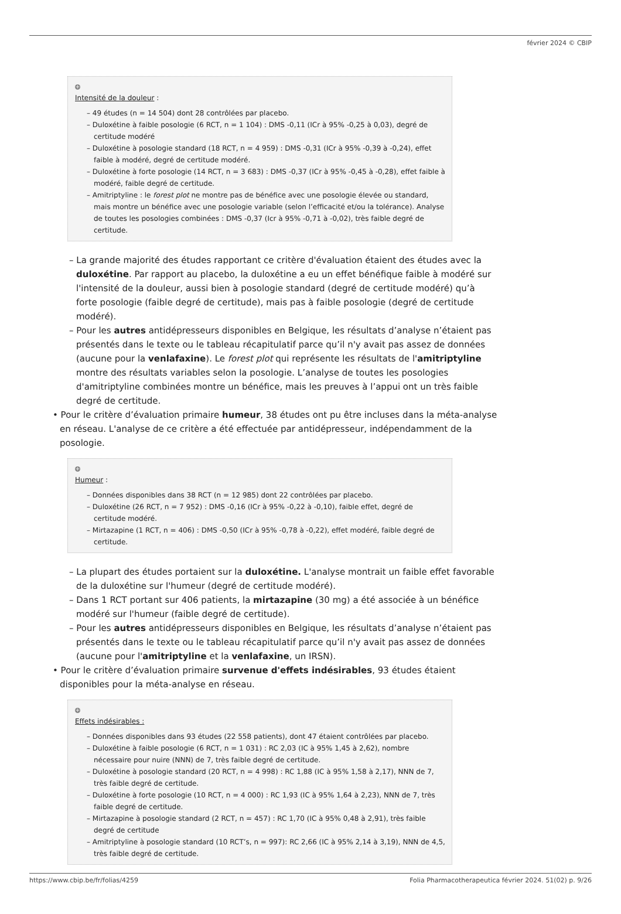février 2024 © CBIP
+
Intensité de la douleur :
– 49 études (n = 14 504) dont 28 contrôlées par placebo.
– Duloxétine à faible posologie (6 RCT, n = 1 104) : DMS -0,11 (ICr à 95% -0,25 à 0,03), degré de certitude modéré
– Duloxétine à posologie standard (18 RCT, n = 4 959) : DMS -0,31 (ICr à 95% -0,39 à -0,24), effet faible à modéré, degré de certitude modéré.
– Duloxétine à forte posologie (14 RCT, n = 3 683) : DMS -0,37 (ICr à 95% -0,45 à -0,28), effet faible à modéré, faible degré de certitude.
– Amitriptyline : le forest plot ne montre pas de bénéfice avec une posologie élevée ou standard, mais montre un bénéfice avec une posologie variable (selon l’efficacité et/ou la tolérance). Analyse de toutes les posologies combinées : DMS -0,37 (Icr à 95% -0,71 à -0,02), très faible degré de certitude.
– La grande majorité des études rapportant ce critère d'évaluation étaient des études avec la duloxétine. Par rapport au placebo, la duloxétine a eu un effet bénéfique faible à modéré sur l'intensité de la douleur, aussi bien à posologie standard (degré de certitude modéré) qu’à forte posologie (faible degré de certitude), mais pas à faible posologie (degré de certitude modéré).
– Pour les autres antidépresseurs disponibles en Belgique, les résultats d’analyse n’étaient pas présentés dans le texte ou le tableau récapitulatif parce qu’il n'y avait pas assez de données (aucune pour la venlafaxine). Le forest plot qui représente les résultats de l'amitriptyline montre des résultats variables selon la posologie. L’analyse de toutes les posologies d'amitriptyline combinées montre un bénéfice, mais les preuves à l’appui ont un très faible degré de certitude.
• Pour le critère d’évaluation primaire humeur, 38 études ont pu être incluses dans la méta-analyse en réseau. L'analyse de ce critère a été effectuée par antidépresseur, indépendamment de la posologie.
+
Humeur :
– Données disponibles dans 38 RCT (n = 12 985) dont 22 contrôlées par placebo.
– Duloxétine (26 RCT, n = 7 952) : DMS -0,16 (ICr à 95% -0,22 à -0,10), faible effet, degré de certitude modéré.
– Mirtazapine (1 RCT, n = 406) : DMS -0,50 (ICr à 95% -0,78 à -0,22), effet modéré, faible degré de certitude.
– La plupart des études portaient sur la duloxétine. L'analyse montrait un faible effet favorable de la duloxétine sur l'humeur (degré de certitude modéré).
– Dans 1 RCT portant sur 406 patients, la mirtazapine (30 mg) a été associée à un bénéfice modéré sur l'humeur (faible degré de certitude).
– Pour les autres antidépresseurs disponibles en Belgique, les résultats d’analyse n’étaient pas présentés dans le texte ou le tableau récapitulatif parce qu’il n'y avait pas assez de données (aucune pour l'amitriptyline et la venlafaxine, un IRSN).
• Pour le critère d’évaluation primaire survenue d'effets indésirables, 93 études étaient disponibles pour la méta-analyse en réseau.
+
Effets indésirables :
– Données disponibles dans 93 études (22 558 patients), dont 47 étaient contrôlées par placebo.
– Duloxétine à faible posologie (6 RCT, n = 1 031) : RC 2,03 (IC à 95% 1,45 à 2,62), nombre nécessaire pour nuire (NNN) de 7, très faible degré de certitude.
– Duloxétine à posologie standard (20 RCT, n = 4 998) : RC 1,88 (IC à 95% 1,58 à 2,17), NNN de 7, très faible degré de certitude.
– Duloxétine à forte posologie (10 RCT, n = 4 000) : RC 1,93 (IC à 95% 1,64 à 2,23), NNN de 7, très faible degré de certitude.
– Mirtazapine à posologie standard (2 RCT, n = 457) : RC 1,70 (IC à 95% 0,48 à 2,91), très faible degré de certitude
– Amitriptyline à posologie standard (10 RCT’s, n = 997): RC 2,66 (IC à 95% 2,14 à 3,19), NNN de 4,5, très faible degré de certitude.
https://www.cbip.be/fr/folias/4259 Folia Pharmacotherapeutica février 2024. 51(02) p. 9/26